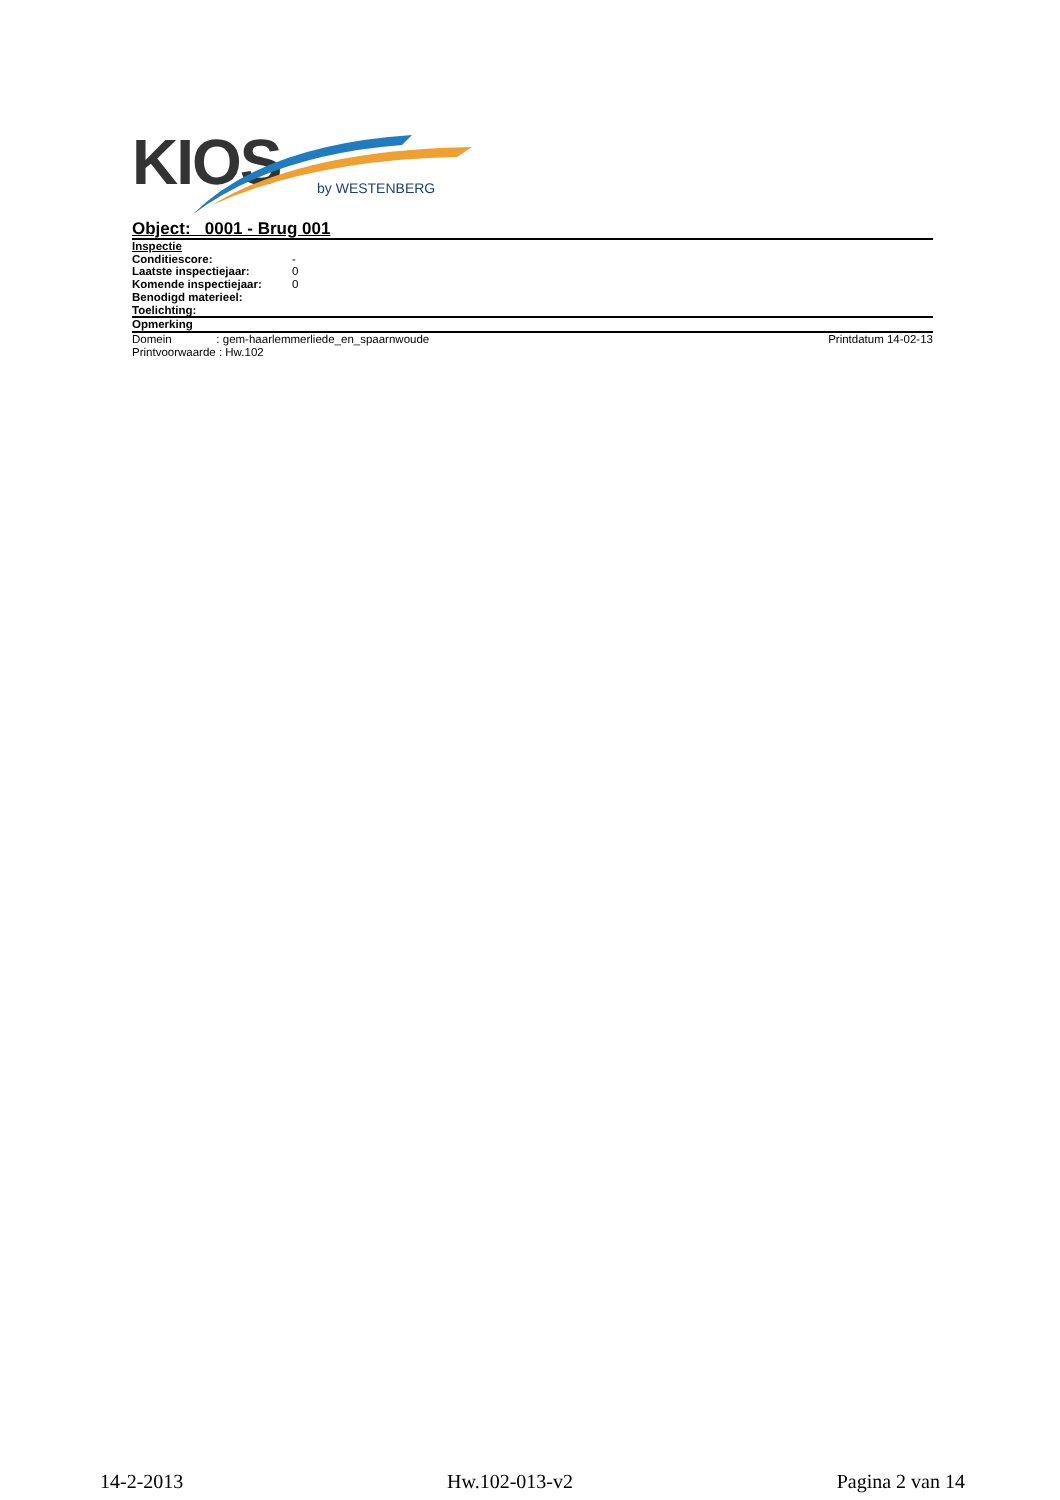KIOS by WESTENBERG
Object: 0001 - Brug 001
Inspectie
Conditiescore: -
Laatste inspectiejaar: 0
Komende inspectiejaar: 0
Benodigd materieel:
Toelichting:
Opmerking
Domein : gem-haarlemmerliede_en_spaarnwoude Printdatum 14-02-13
Printvoorwaarde : Hw.102
14-2-2013 Hw.102-013-v2 Pagina 2 van 14